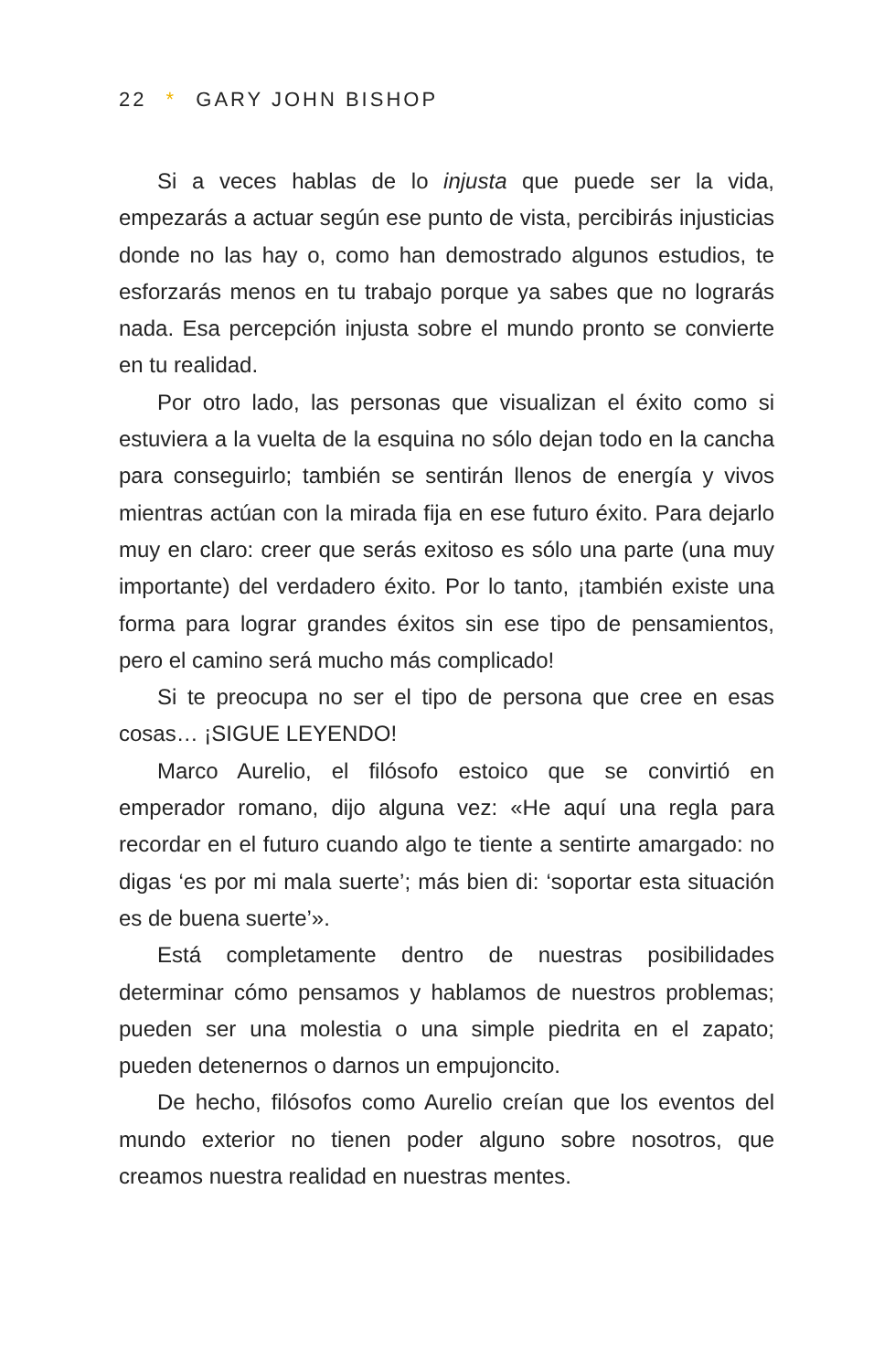22 * GARY JOHN BISHOP
Si a veces hablas de lo injusta que puede ser la vida, empezarás a actuar según ese punto de vista, percibirás injusticias donde no las hay o, como han demostrado algunos estudios, te esforzarás menos en tu trabajo porque ya sabes que no lograrás nada. Esa percepción injusta sobre el mundo pronto se convierte en tu realidad.
Por otro lado, las personas que visualizan el éxito como si estuviera a la vuelta de la esquina no sólo dejan todo en la cancha para conseguirlo; también se sentirán llenos de energía y vivos mientras actúan con la mirada fija en ese futuro éxito. Para dejarlo muy en claro: creer que serás exitoso es sólo una parte (una muy importante) del verdadero éxito. Por lo tanto, ¡también existe una forma para lograr grandes éxitos sin ese tipo de pensamientos, pero el camino será mucho más complicado!
Si te preocupa no ser el tipo de persona que cree en esas cosas… ¡SIGUE LEYENDO!
Marco Aurelio, el filósofo estoico que se convirtió en emperador romano, dijo alguna vez: «He aquí una regla para recordar en el futuro cuando algo te tiente a sentirte amargado: no digas ‘es por mi mala suerte’; más bien di: ‘soportar esta situación es de buena suerte’».
Está completamente dentro de nuestras posibilidades determinar cómo pensamos y hablamos de nuestros problemas; pueden ser una molestia o una simple piedrita en el zapato; pueden detenernos o darnos un empujoncito.
De hecho, filósofos como Aurelio creían que los eventos del mundo exterior no tienen poder alguno sobre nosotros, que creamos nuestra realidad en nuestras mentes.